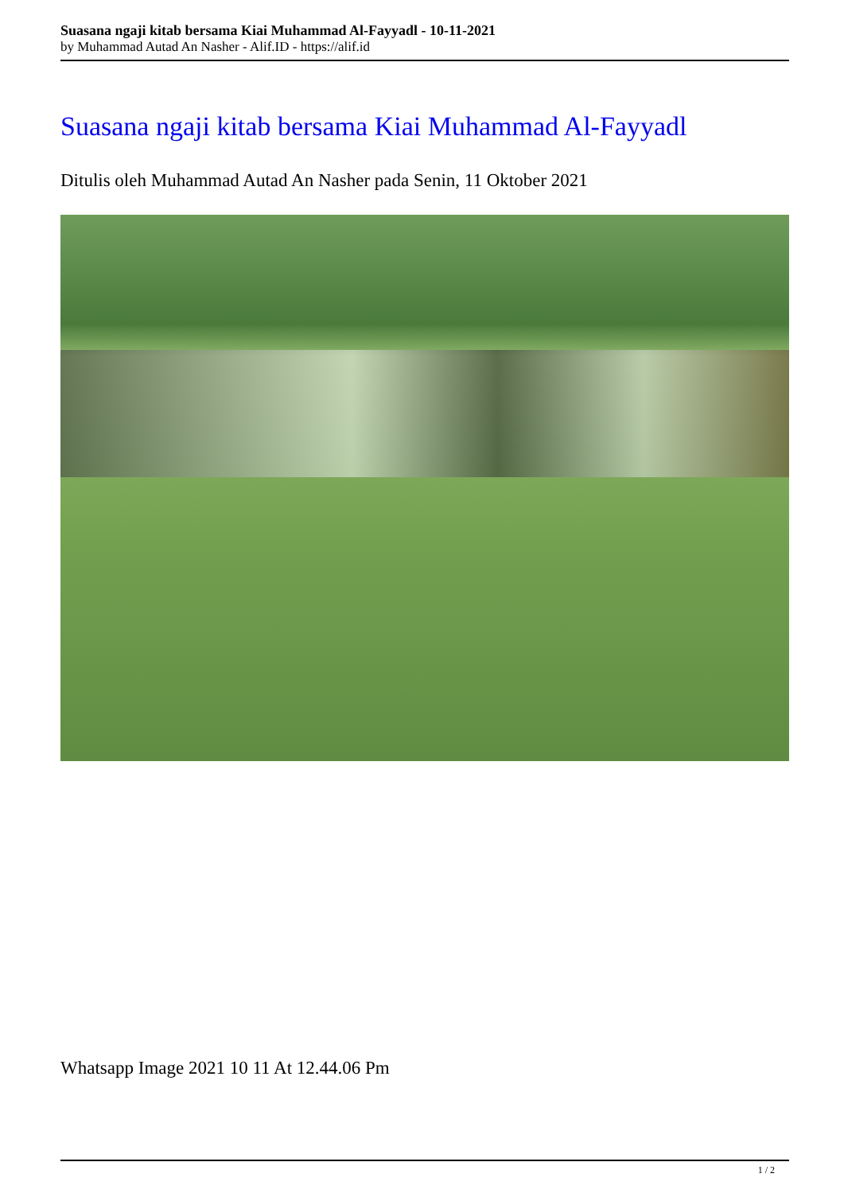Suasana ngaji kitab bersama Kiai Muhammad Al-Fayyadl - 10-11-2021
by Muhammad Autad An Nasher - Alif.ID - https://alif.id
Suasana ngaji kitab bersama Kiai Muhammad Al-Fayyadl
Ditulis oleh Muhammad Autad An Nasher pada Senin, 11 Oktober 2021
Whatsapp Image 2021 10 11 At 12.44.06 Pm
1 / 2